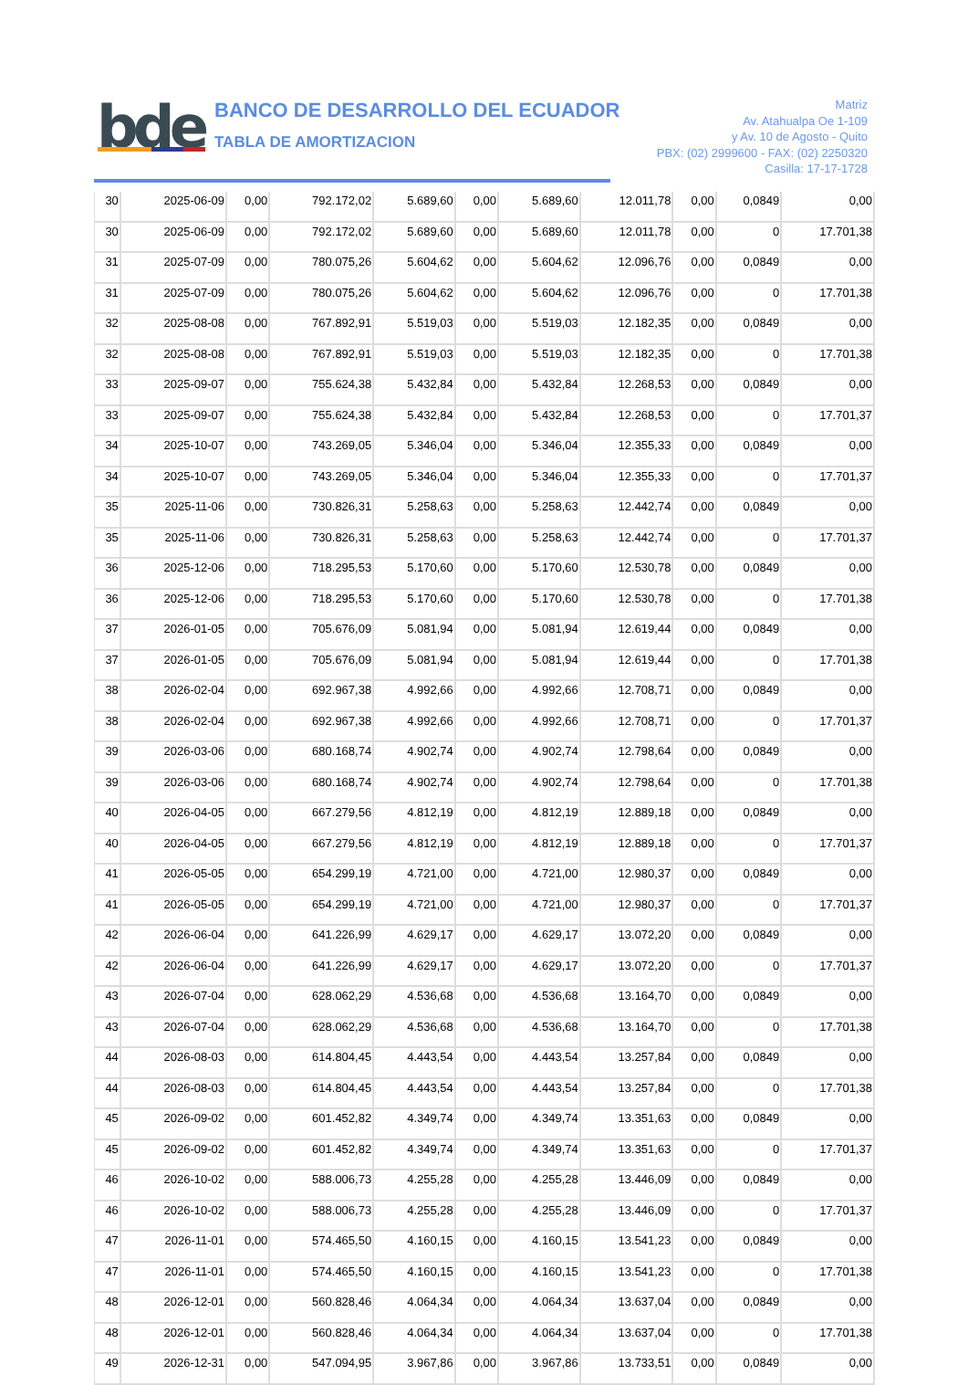bde
BANCO DE DESARROLLO DEL ECUADOR
TABLA DE AMORTIZACION
Matriz
Av. Atahualpa Oe 1-109
y Av. 10 de Agosto - Quito
PBX: (02) 2999600 - FAX: (02) 2250320
Casilla: 17-17-1728
| 30 | 2025-06-09 | 0,00 | 792.172,02 | 5.689,60 | 0,00 | 5.689,60 | 12.011,78 | 0,00 | 0,0849 | 0,00 |
| 30 | 2025-06-09 | 0,00 | 792.172,02 | 5.689,60 | 0,00 | 5.689,60 | 12.011,78 | 0,00 | 0 | 17.701,38 |
| 31 | 2025-07-09 | 0,00 | 780.075,26 | 5.604,62 | 0,00 | 5.604,62 | 12.096,76 | 0,00 | 0,0849 | 0,00 |
| 31 | 2025-07-09 | 0,00 | 780.075,26 | 5.604,62 | 0,00 | 5.604,62 | 12.096,76 | 0,00 | 0 | 17.701,38 |
| 32 | 2025-08-08 | 0,00 | 767.892,91 | 5.519,03 | 0,00 | 5.519,03 | 12.182,35 | 0,00 | 0,0849 | 0,00 |
| 32 | 2025-08-08 | 0,00 | 767.892,91 | 5.519,03 | 0,00 | 5.519,03 | 12.182,35 | 0,00 | 0 | 17.701,38 |
| 33 | 2025-09-07 | 0,00 | 755.624,38 | 5.432,84 | 0,00 | 5.432,84 | 12.268,53 | 0,00 | 0,0849 | 0,00 |
| 33 | 2025-09-07 | 0,00 | 755.624,38 | 5.432,84 | 0,00 | 5.432,84 | 12.268,53 | 0,00 | 0 | 17.701,37 |
| 34 | 2025-10-07 | 0,00 | 743.269,05 | 5.346,04 | 0,00 | 5.346,04 | 12.355,33 | 0,00 | 0,0849 | 0,00 |
| 34 | 2025-10-07 | 0,00 | 743.269,05 | 5.346,04 | 0,00 | 5.346,04 | 12.355,33 | 0,00 | 0 | 17.701,37 |
| 35 | 2025-11-06 | 0,00 | 730.826,31 | 5.258,63 | 0,00 | 5.258,63 | 12.442,74 | 0,00 | 0,0849 | 0,00 |
| 35 | 2025-11-06 | 0,00 | 730.826,31 | 5.258,63 | 0,00 | 5.258,63 | 12.442,74 | 0,00 | 0 | 17.701,37 |
| 36 | 2025-12-06 | 0,00 | 718.295,53 | 5.170,60 | 0,00 | 5.170,60 | 12.530,78 | 0,00 | 0,0849 | 0,00 |
| 36 | 2025-12-06 | 0,00 | 718.295,53 | 5.170,60 | 0,00 | 5.170,60 | 12.530,78 | 0,00 | 0 | 17.701,38 |
| 37 | 2026-01-05 | 0,00 | 705.676,09 | 5.081,94 | 0,00 | 5.081,94 | 12.619,44 | 0,00 | 0,0849 | 0,00 |
| 37 | 2026-01-05 | 0,00 | 705.676,09 | 5.081,94 | 0,00 | 5.081,94 | 12.619,44 | 0,00 | 0 | 17.701,38 |
| 38 | 2026-02-04 | 0,00 | 692.967,38 | 4.992,66 | 0,00 | 4.992,66 | 12.708,71 | 0,00 | 0,0849 | 0,00 |
| 38 | 2026-02-04 | 0,00 | 692.967,38 | 4.992,66 | 0,00 | 4.992,66 | 12.708,71 | 0,00 | 0 | 17.701,37 |
| 39 | 2026-03-06 | 0,00 | 680.168,74 | 4.902,74 | 0,00 | 4.902,74 | 12.798,64 | 0,00 | 0,0849 | 0,00 |
| 39 | 2026-03-06 | 0,00 | 680.168,74 | 4.902,74 | 0,00 | 4.902,74 | 12.798,64 | 0,00 | 0 | 17.701,38 |
| 40 | 2026-04-05 | 0,00 | 667.279,56 | 4.812,19 | 0,00 | 4.812,19 | 12.889,18 | 0,00 | 0,0849 | 0,00 |
| 40 | 2026-04-05 | 0,00 | 667.279,56 | 4.812,19 | 0,00 | 4.812,19 | 12.889,18 | 0,00 | 0 | 17.701,37 |
| 41 | 2026-05-05 | 0,00 | 654.299,19 | 4.721,00 | 0,00 | 4.721,00 | 12.980,37 | 0,00 | 0,0849 | 0,00 |
| 41 | 2026-05-05 | 0,00 | 654.299,19 | 4.721,00 | 0,00 | 4.721,00 | 12.980,37 | 0,00 | 0 | 17.701,37 |
| 42 | 2026-06-04 | 0,00 | 641.226,99 | 4.629,17 | 0,00 | 4.629,17 | 13.072,20 | 0,00 | 0,0849 | 0,00 |
| 42 | 2026-06-04 | 0,00 | 641.226,99 | 4.629,17 | 0,00 | 4.629,17 | 13.072,20 | 0,00 | 0 | 17.701,37 |
| 43 | 2026-07-04 | 0,00 | 628.062,29 | 4.536,68 | 0,00 | 4.536,68 | 13.164,70 | 0,00 | 0,0849 | 0,00 |
| 43 | 2026-07-04 | 0,00 | 628.062,29 | 4.536,68 | 0,00 | 4.536,68 | 13.164,70 | 0,00 | 0 | 17.701,38 |
| 44 | 2026-08-03 | 0,00 | 614.804,45 | 4.443,54 | 0,00 | 4.443,54 | 13.257,84 | 0,00 | 0,0849 | 0,00 |
| 44 | 2026-08-03 | 0,00 | 614.804,45 | 4.443,54 | 0,00 | 4.443,54 | 13.257,84 | 0,00 | 0 | 17.701,38 |
| 45 | 2026-09-02 | 0,00 | 601.452,82 | 4.349,74 | 0,00 | 4.349,74 | 13.351,63 | 0,00 | 0,0849 | 0,00 |
| 45 | 2026-09-02 | 0,00 | 601.452,82 | 4.349,74 | 0,00 | 4.349,74 | 13.351,63 | 0,00 | 0 | 17.701,37 |
| 46 | 2026-10-02 | 0,00 | 588.006,73 | 4.255,28 | 0,00 | 4.255,28 | 13.446,09 | 0,00 | 0,0849 | 0,00 |
| 46 | 2026-10-02 | 0,00 | 588.006,73 | 4.255,28 | 0,00 | 4.255,28 | 13.446,09 | 0,00 | 0 | 17.701,37 |
| 47 | 2026-11-01 | 0,00 | 574.465,50 | 4.160,15 | 0,00 | 4.160,15 | 13.541,23 | 0,00 | 0,0849 | 0,00 |
| 47 | 2026-11-01 | 0,00 | 574.465,50 | 4.160,15 | 0,00 | 4.160,15 | 13.541,23 | 0,00 | 0 | 17.701,38 |
| 48 | 2026-12-01 | 0,00 | 560.828,46 | 4.064,34 | 0,00 | 4.064,34 | 13.637,04 | 0,00 | 0,0849 | 0,00 |
| 48 | 2026-12-01 | 0,00 | 560.828,46 | 4.064,34 | 0,00 | 4.064,34 | 13.637,04 | 0,00 | 0 | 17.701,38 |
| 49 | 2026-12-31 | 0,00 | 547.094,95 | 3.967,86 | 0,00 | 3.967,86 | 13.733,51 | 0,00 | 0,0849 | 0,00 |